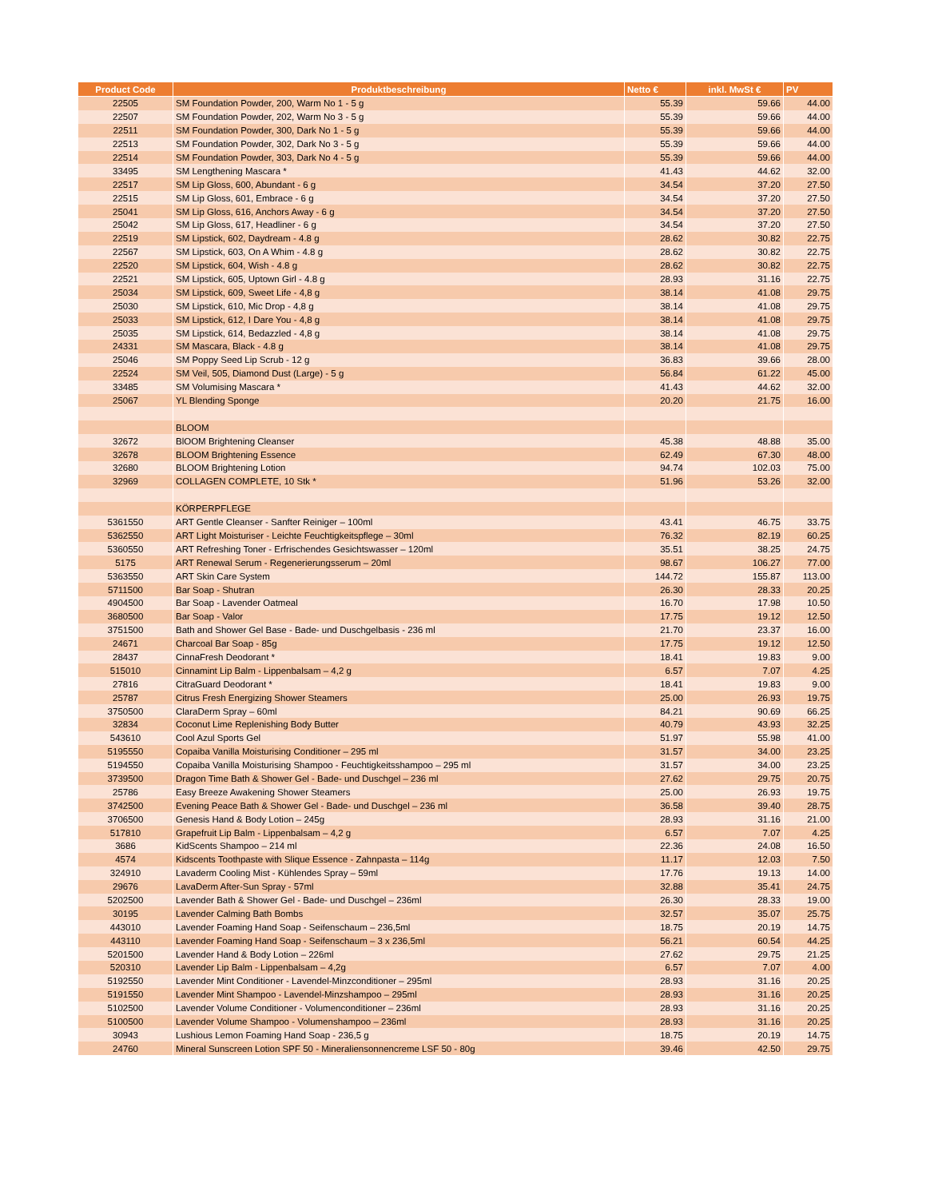| Product Code | Produktbeschreibung | Netto € | inkl. MwSt € | PV |
| --- | --- | --- | --- | --- |
| 22505 | SM Foundation Powder, 200, Warm No 1 - 5 g | 55.39 | 59.66 | 44.00 |
| 22507 | SM Foundation Powder, 202, Warm No 3 - 5 g | 55.39 | 59.66 | 44.00 |
| 22511 | SM Foundation Powder, 300, Dark No 1 - 5 g | 55.39 | 59.66 | 44.00 |
| 22513 | SM Foundation Powder, 302, Dark No 3 - 5 g | 55.39 | 59.66 | 44.00 |
| 22514 | SM Foundation Powder, 303, Dark No 4 - 5 g | 55.39 | 59.66 | 44.00 |
| 33495 | SM Lengthening Mascara * | 41.43 | 44.62 | 32.00 |
| 22517 | SM Lip Gloss, 600, Abundant - 6 g | 34.54 | 37.20 | 27.50 |
| 22515 | SM Lip Gloss, 601, Embrace - 6 g | 34.54 | 37.20 | 27.50 |
| 25041 | SM Lip Gloss, 616, Anchors Away - 6 g | 34.54 | 37.20 | 27.50 |
| 25042 | SM Lip Gloss, 617, Headliner - 6 g | 34.54 | 37.20 | 27.50 |
| 22519 | SM Lipstick, 602, Daydream - 4.8 g | 28.62 | 30.82 | 22.75 |
| 22567 | SM Lipstick, 603, On A Whim - 4.8 g | 28.62 | 30.82 | 22.75 |
| 22520 | SM Lipstick, 604, Wish - 4.8 g | 28.62 | 30.82 | 22.75 |
| 22521 | SM Lipstick, 605, Uptown Girl - 4.8 g | 28.93 | 31.16 | 22.75 |
| 25034 | SM Lipstick, 609, Sweet Life - 4,8 g | 38.14 | 41.08 | 29.75 |
| 25030 | SM Lipstick, 610, Mic Drop - 4,8 g | 38.14 | 41.08 | 29.75 |
| 25033 | SM Lipstick, 612, I Dare You - 4,8 g | 38.14 | 41.08 | 29.75 |
| 25035 | SM Lipstick, 614, Bedazzled - 4,8 g | 38.14 | 41.08 | 29.75 |
| 24331 | SM Mascara, Black - 4.8 g | 38.14 | 41.08 | 29.75 |
| 25046 | SM Poppy Seed Lip Scrub - 12 g | 36.83 | 39.66 | 28.00 |
| 22524 | SM Veil, 505, Diamond Dust (Large) - 5 g | 56.84 | 61.22 | 45.00 |
| 33485 | SM Volumising Mascara * | 41.43 | 44.62 | 32.00 |
| 25067 | YL Blending Sponge | 20.20 | 21.75 | 16.00 |
| | BLOOM | | | |
| 32672 | BlOOM Brightening Cleanser | 45.38 | 48.88 | 35.00 |
| 32678 | BLOOM Brightening Essence | 62.49 | 67.30 | 48.00 |
| 32680 | BLOOM Brightening Lotion | 94.74 | 102.03 | 75.00 |
| 32969 | COLLAGEN COMPLETE, 10 Stk * | 51.96 | 53.26 | 32.00 |
| | KÖRPERPFLEGE | | | |
| 5361550 | ART Gentle Cleanser - Sanfter Reiniger – 100ml | 43.41 | 46.75 | 33.75 |
| 5362550 | ART Light Moisturiser - Leichte Feuchtigkeitspflege – 30ml | 76.32 | 82.19 | 60.25 |
| 5360550 | ART Refreshing Toner - Erfrischendes Gesichtswasser – 120ml | 35.51 | 38.25 | 24.75 |
| 5175 | ART Renewal Serum - Regenerierungsserum – 20ml | 98.67 | 106.27 | 77.00 |
| 5363550 | ART Skin Care System | 144.72 | 155.87 | 113.00 |
| 5711500 | Bar Soap - Shutran | 26.30 | 28.33 | 20.25 |
| 4904500 | Bar Soap - Lavender Oatmeal | 16.70 | 17.98 | 10.50 |
| 3680500 | Bar Soap - Valor | 17.75 | 19.12 | 12.50 |
| 3751500 | Bath and Shower Gel Base - Bade- und Duschgelbasis - 236 ml | 21.70 | 23.37 | 16.00 |
| 24671 | Charcoal Bar Soap - 85g | 17.75 | 19.12 | 12.50 |
| 28437 | CinnaFresh Deodorant * | 18.41 | 19.83 | 9.00 |
| 515010 | Cinnamint Lip Balm - Lippenbalsam – 4,2 g | 6.57 | 7.07 | 4.25 |
| 27816 | CitraGuard Deodorant * | 18.41 | 19.83 | 9.00 |
| 25787 | Citrus Fresh Energizing Shower Steamers | 25.00 | 26.93 | 19.75 |
| 3750500 | ClaraDerm Spray – 60ml | 84.21 | 90.69 | 66.25 |
| 32834 | Coconut Lime Replenishing Body Butter | 40.79 | 43.93 | 32.25 |
| 543610 | Cool Azul Sports Gel | 51.97 | 55.98 | 41.00 |
| 5195550 | Copaiba Vanilla Moisturising Conditioner – 295 ml | 31.57 | 34.00 | 23.25 |
| 5194550 | Copaiba Vanilla Moisturising Shampoo - Feuchtigkeitsshampoo – 295 ml | 31.57 | 34.00 | 23.25 |
| 3739500 | Dragon Time Bath & Shower Gel - Bade- und Duschgel – 236 ml | 27.62 | 29.75 | 20.75 |
| 25786 | Easy Breeze Awakening Shower Steamers | 25.00 | 26.93 | 19.75 |
| 3742500 | Evening Peace Bath & Shower Gel - Bade- und Duschgel – 236 ml | 36.58 | 39.40 | 28.75 |
| 3706500 | Genesis Hand & Body Lotion – 245g | 28.93 | 31.16 | 21.00 |
| 517810 | Grapefruit Lip Balm - Lippenbalsam – 4,2 g | 6.57 | 7.07 | 4.25 |
| 3686 | KidScents Shampoo – 214 ml | 22.36 | 24.08 | 16.50 |
| 4574 | Kidscents Toothpaste with Slique Essence - Zahnpasta – 114g | 11.17 | 12.03 | 7.50 |
| 324910 | Lavaderm Cooling Mist - Kühlendes Spray – 59ml | 17.76 | 19.13 | 14.00 |
| 29676 | LavaDerm After-Sun Spray - 57ml | 32.88 | 35.41 | 24.75 |
| 5202500 | Lavender Bath & Shower Gel - Bade- und Duschgel – 236ml | 26.30 | 28.33 | 19.00 |
| 30195 | Lavender Calming Bath Bombs | 32.57 | 35.07 | 25.75 |
| 443010 | Lavender Foaming Hand Soap - Seifenschaum – 236,5ml | 18.75 | 20.19 | 14.75 |
| 443110 | Lavender Foaming Hand Soap - Seifenschaum – 3 x 236,5ml | 56.21 | 60.54 | 44.25 |
| 5201500 | Lavender Hand & Body Lotion – 226ml | 27.62 | 29.75 | 21.25 |
| 520310 | Lavender Lip Balm - Lippenbalsam – 4,2g | 6.57 | 7.07 | 4.00 |
| 5192550 | Lavender Mint Conditioner - Lavendel-Minzconditioner – 295ml | 28.93 | 31.16 | 20.25 |
| 5191550 | Lavender Mint Shampoo - Lavendel-Minzshampoo – 295ml | 28.93 | 31.16 | 20.25 |
| 5102500 | Lavender Volume Conditioner - Volumenconditioner – 236ml | 28.93 | 31.16 | 20.25 |
| 5100500 | Lavender Volume Shampoo - Volumenshampoo – 236ml | 28.93 | 31.16 | 20.25 |
| 30943 | Lushious Lemon Foaming Hand Soap - 236,5 g | 18.75 | 20.19 | 14.75 |
| 24760 | Mineral Sunscreen Lotion SPF 50 - Mineraliensonnencreme LSF 50 - 80g | 39.46 | 42.50 | 29.75 |